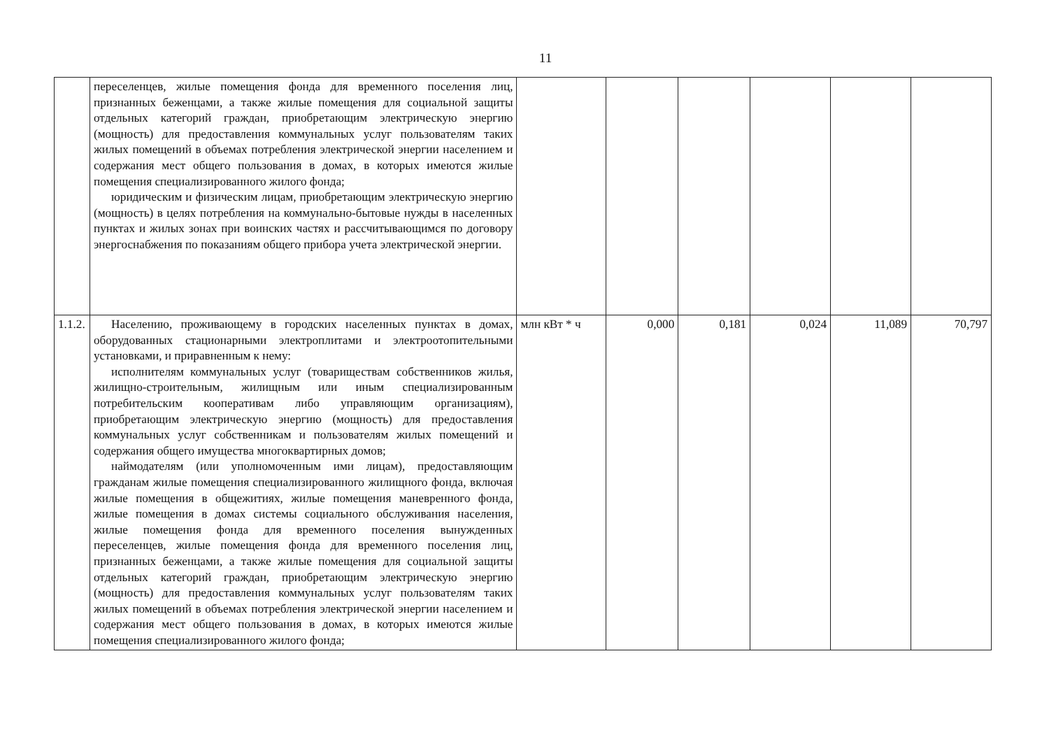11
| | переселенцев, жилые помещения фонда для временного поселения лиц, признанных беженцами, а также жилые помещения для социальной защиты отдельных категорий граждан, приобретающим электрическую энергию (мощность) для предоставления коммунальных услуг пользователям таких жилых помещений в объемах потребления электрической энергии населением и содержания мест общего пользования в домах, в которых имеются жилые помещения специализированного жилого фонда; юридическим и физическим лицам, приобретающим электрическую энергию (мощность) в целях потребления на коммунально-бытовые нужды в населенных пунктах и жилых зонах при воинских частях и рассчитывающимся по договору энергоснабжения по показаниям общего прибора учета электрической энергии. | | | | | | |
| 1.1.2. | Населению, проживающему в городских населенных пунктах в домах, оборудованных стационарными электроплитами и электроотопительными установками, и приравненным к нему: исполнителям коммунальных услуг (товариществам собственников жилья, жилищно-строительным, жилищным или иным специализированным потребительским кооперативам либо управляющим организациям), приобретающим электрическую энергию (мощность) для предоставления коммунальных услуг собственникам и пользователям жилых помещений и содержания общего имущества многоквартирных домов; наймодателям (или уполномоченным ими лицам), предоставляющим гражданам жилые помещения специализированного жилищного фонда, включая жилые помещения в общежитиях, жилые помещения маневренного фонда, жилые помещения в домах системы социального обслуживания населения, жилые помещения фонда для временного поселения вынужденных переселенцев, жилые помещения фонда для временного поселения лиц, признанных беженцами, а также жилые помещения для социальной защиты отдельных категорий граждан, приобретающим электрическую энергию (мощность) для предоставления коммунальных услуг пользователям таких жилых помещений в объемах потребления электрической энергии населением и содержания мест общего пользования в домах, в которых имеются жилые помещения специализированного жилого фонда; | млн кВт * ч | 0,000 | 0,181 | 0,024 | 11,089 | 70,797 |